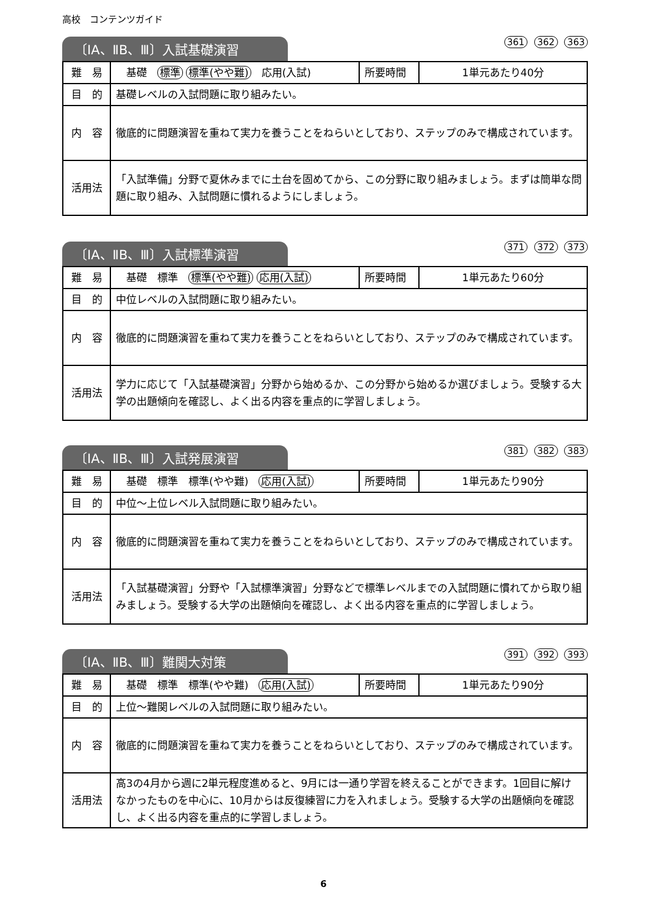高校　コンテンツガイド
〔ⅠA、ⅡB、Ⅲ〕入試基礎演習
361 362 363
| 難 易 | 基礎 標準 標準(やや難) 応用(入試) | 所要時間 | 1単元あたり40分 |
| 目 的 | 基礎レベルの入試問題に取り組みたい。 | | |
| 内 容 | 徹底的に問題演習を重ねて実力を養うことをねらいとしており、ステップのみで構成されています。 | | |
| 活用法 | 「入試準備」分野で夏休みまでに土台を固めてから、この分野に取り組みましょう。まずは簡単な問題に取り組み、入試問題に慣れるようにしましょう。 | | |
〔ⅠA、ⅡB、Ⅲ〕入試標準演習
371 372 373
| 難 易 | 基礎 標準 標準(やや難) 応用(入試) | 所要時間 | 1単元あたり60分 |
| 目 的 | 中位レベルの入試問題に取り組みたい。 | | |
| 内 容 | 徹底的に問題演習を重ねて実力を養うことをねらいとしており、ステップのみで構成されています。 | | |
| 活用法 | 学力に応じて「入試基礎演習」分野から始めるか、この分野から始めるか選びましょう。受験する大学の出題傾向を確認し、よく出る内容を重点的に学習しましょう。 | | |
〔ⅠA、ⅡB、Ⅲ〕入試発展演習
381 382 383
| 難 易 | 基礎 標準 標準(やや難) 応用(入試) | 所要時間 | 1単元あたり90分 |
| 目 的 | 中位～上位レベル入試問題に取り組みたい。 | | |
| 内 容 | 徹底的に問題演習を重ねて実力を養うことをねらいとしており、ステップのみで構成されています。 | | |
| 活用法 | 「入試基礎演習」分野や「入試標準演習」分野などで標準レベルまでの入試問題に慣れてから取り組みましょう。受験する大学の出題傾向を確認し、よく出る内容を重点的に学習しましょう。 | | |
〔ⅠA、ⅡB、Ⅲ〕難関大対策
391 392 393
| 難 易 | 基礎 標準 標準(やや難) 応用(入試) | 所要時間 | 1単元あたり90分 |
| 目 的 | 上位～難関レベルの入試問題に取り組みたい。 | | |
| 内 容 | 徹底的に問題演習を重ねて実力を養うことをねらいとしており、ステップのみで構成されています。 | | |
| 活用法 | 高3の4月から週に2単元程度進めると、9月には一通り学習を終えることができます。1回目に解けなかったものを中心に、10月からは反復練習に力を入れましょう。受験する大学の出題傾向を確認し、よく出る内容を重点的に学習しましょう。 | | |
6